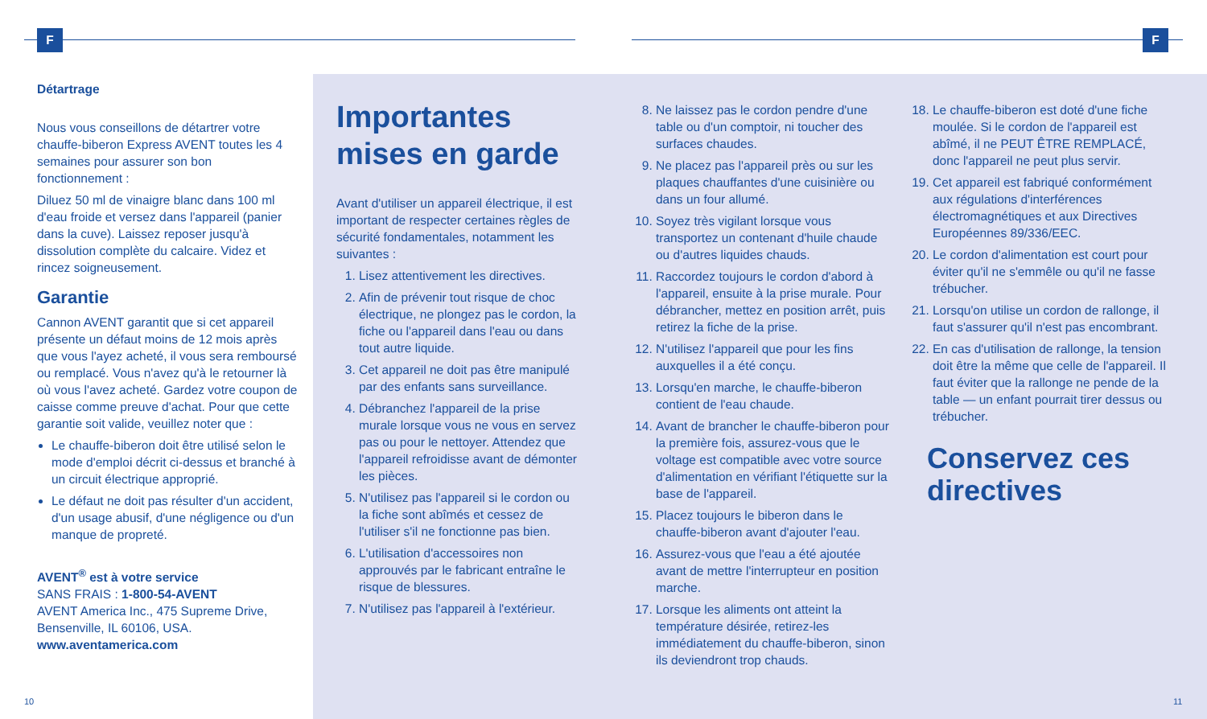F
Détartrage
Nous vous conseillons de détartrer votre chauffe-biberon Express AVENT toutes les 4 semaines pour assurer son bon fonctionnement :
Diluez 50 ml de vinaigre blanc dans 100 ml d'eau froide et versez dans l'appareil (panier dans la cuve). Laissez reposer jusqu'à dissolution complète du calcaire. Videz et rincez soigneusement.
Garantie
Cannon AVENT garantit que si cet appareil présente un défaut moins de 12 mois après que vous l'ayez acheté, il vous sera remboursé ou remplacé. Vous n'avez qu'à le retourner là où vous l'avez acheté. Gardez votre coupon de caisse comme preuve d'achat. Pour que cette garantie soit valide, veuillez noter que :
Le chauffe-biberon doit être utilisé selon le mode d'emploi décrit ci-dessus et branché à un circuit électrique approprié.
Le défaut ne doit pas résulter d'un accident, d'un usage abusif, d'une négligence ou d'un manque de propreté.
AVENT<sup>®</sup> est à votre service
SANS FRAIS : 1-800-54-AVENT
AVENT America Inc., 475 Supreme Drive, Bensenville, IL 60106, USA.
www.aventamerica.com
Importantes mises en garde
Avant d'utiliser un appareil électrique, il est important de respecter certaines règles de sécurité fondamentales, notamment les suivantes :
1. Lisez attentivement les directives.
2. Afin de prévenir tout risque de choc électrique, ne plongez pas le cordon, la fiche ou l'appareil dans l'eau ou dans tout autre liquide.
3. Cet appareil ne doit pas être manipulé par des enfants sans surveillance.
4. Débranchez l'appareil de la prise murale lorsque vous ne vous en servez pas ou pour le nettoyer. Attendez que l'appareil refroidisse avant de démonter les pièces.
5. N'utilisez pas l'appareil si le cordon ou la fiche sont abîmés et cessez de l'utiliser s'il ne fonctionne pas bien.
6. L'utilisation d'accessoires non approuvés par le fabricant entraîne le risque de blessures.
7. N'utilisez pas l'appareil à l'extérieur.
8. Ne laissez pas le cordon pendre d'une table ou d'un comptoir, ni toucher des surfaces chaudes.
9. Ne placez pas l'appareil près ou sur les plaques chauffantes d'une cuisinière ou dans un four allumé.
10. Soyez très vigilant lorsque vous transportez un contenant d'huile chaude ou d'autres liquides chauds.
11. Raccordez toujours le cordon d'abord à l'appareil, ensuite à la prise murale. Pour débrancher, mettez en position arrêt, puis retirez la fiche de la prise.
12. N'utilisez l'appareil que pour les fins auxquelles il a été conçu.
13. Lorsqu'en marche, le chauffe-biberon contient de l'eau chaude.
14. Avant de brancher le chauffe-biberon pour la première fois, assurez-vous que le voltage est compatible avec votre source d'alimentation en vérifiant l'étiquette sur la base de l'appareil.
15. Placez toujours le biberon dans le chauffe-biberon avant d'ajouter l'eau.
16. Assurez-vous que l'eau a été ajoutée avant de mettre l'interrupteur en position marche.
17. Lorsque les aliments ont atteint la température désirée, retirez-les immédiatement du chauffe-biberon, sinon ils deviendront trop chauds.
18. Le chauffe-biberon est doté d'une fiche moulée. Si le cordon de l'appareil est abîmé, il ne PEUT ÊTRE REMPLACÉ, donc l'appareil ne peut plus servir.
19. Cet appareil est fabriqué conformément aux régulations d'interférences électromagnétiques et aux Directives Européennes 89/336/EEC.
20. Le cordon d'alimentation est court pour éviter qu'il ne s'emmêle ou qu'il ne fasse trébucher.
21. Lorsqu'on utilise un cordon de rallonge, il faut s'assurer qu'il n'est pas encombrant.
22. En cas d'utilisation de rallonge, la tension doit être la même que celle de l'appareil. Il faut éviter que la rallonge ne pende de la table — un enfant pourrait tirer dessus ou trébucher.
Conservez ces directives
F
10 11